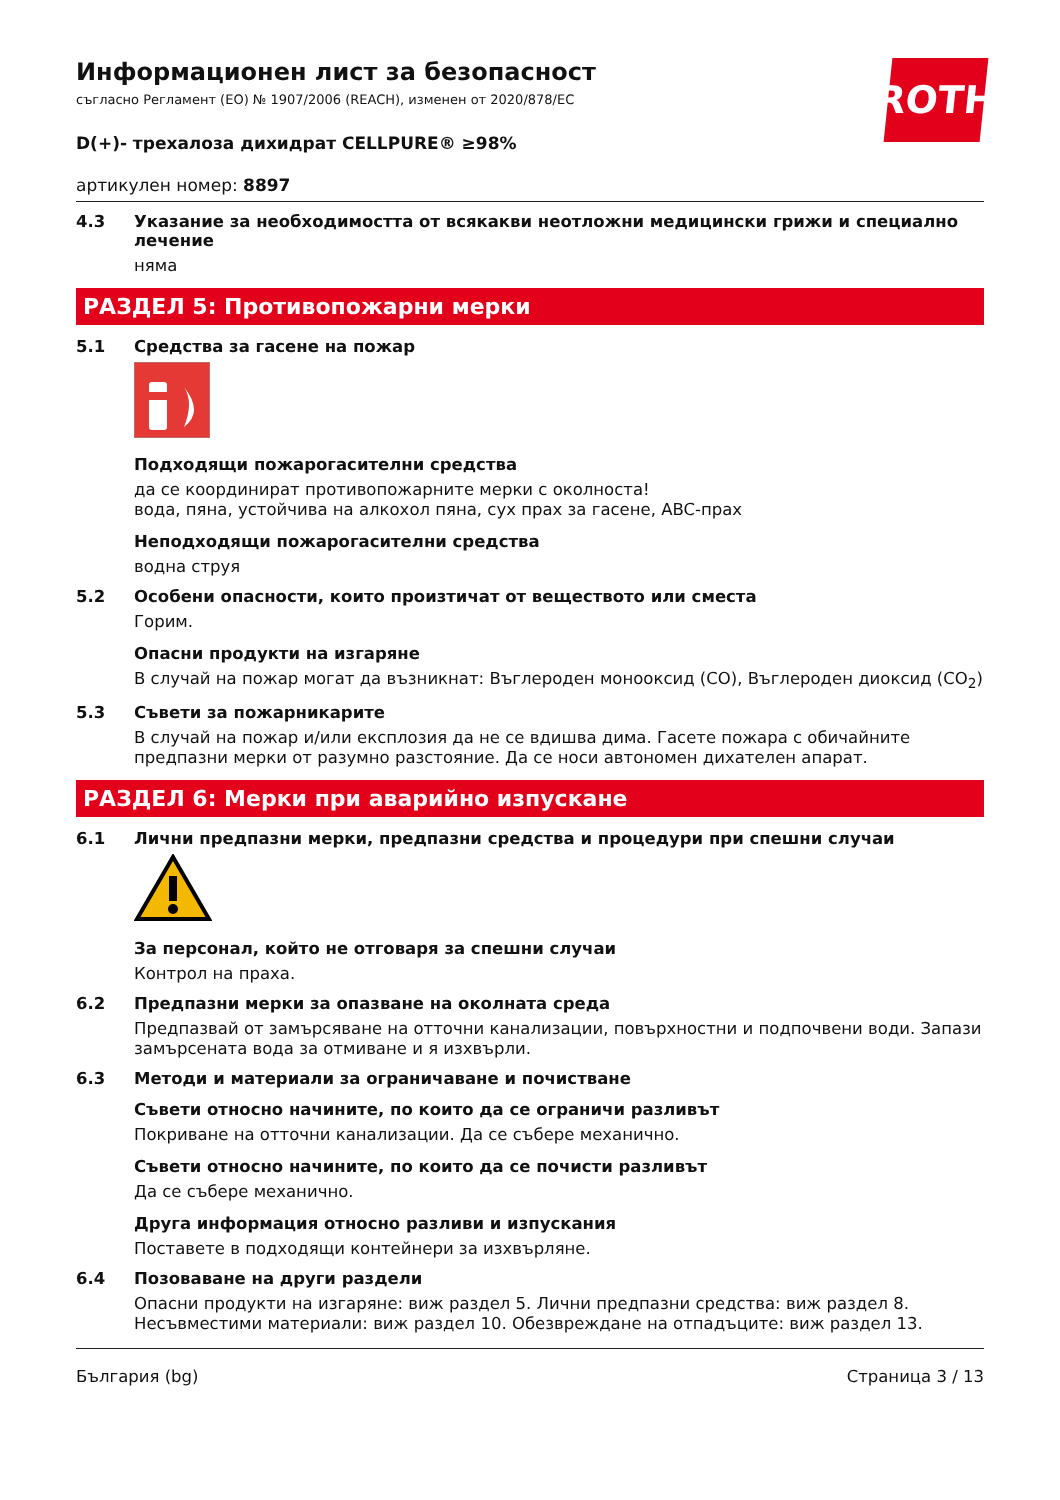ROTH
Информационен лист за безопасност
съгласно Регламент (ЕО) № 1907/2006 (REACH), изменен от 2020/878/ЕС
D(+)- трехалоза дихидрат CELLPURE® ≥98%
артикулен номер: 8897
4.3 Указание за необходимостта от всякакви неотложни медицински грижи и специално лечение
няма
РАЗДЕЛ 5: Противопожарни мерки
5.1 Средства за гасене на пожар
Подходящи пожарогасителни средства
да се координират противопожарните мерки с околноста!
вода, пяна, устойчива на алкохол пяна, сух прах за гасене, ABC-прах
Неподходящи пожарогасителни средства
водна струя
5.2 Особени опасности, които произтичат от веществото или сместа
Горим.
Опасни продукти на изгаряне
В случай на пожар могат да възникнат: Въглероден монооксид (CO), Въглероден диоксид (CO<sub>2</sub>)
5.3 Съвети за пожарникарите
В случай на пожар и/или експлозия да не се вдишва дима. Гасете пожара с обичайните предпазни мерки от разумно разстояние. Да се носи автономен дихателен апарат.
РАЗДЕЛ 6: Мерки при аварийно изпускане
6.1 Лични предпазни мерки, предпазни средства и процедури при спешни случаи
За персонал, който не отговаря за спешни случаи
Контрол на праха.
6.2 Предпазни мерки за опазване на околната среда
Предпазвай от замърсяване на отточни канализации, повърхностни и подпочвени води. Запази замърсената вода за отмиване и я изхвърли.
6.3 Методи и материали за ограничаване и почистване
Съвети относно начините, по които да се ограничи разливът
Покриване на отточни канализации. Да се събере механично.
Съвети относно начините, по които да се почисти разливът
Да се събере механично.
Друга информация относно разливи и изпускания
Поставете в подходящи контейнери за изхвърляне.
6.4 Позоваване на други раздели
Опасни продукти на изгаряне: виж раздел 5. Лични предпазни средства: виж раздел 8. Несъвместими материали: виж раздел 10. Обезвреждане на отпадъците: виж раздел 13.
България (bg) Страница 3 / 13